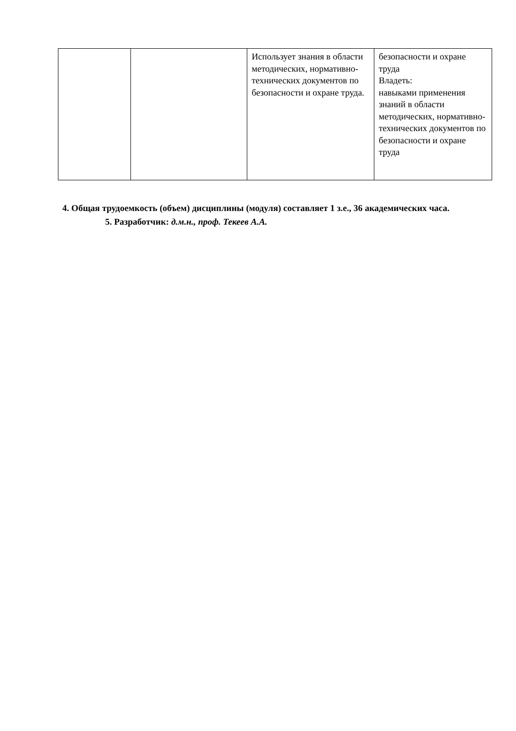| | | Использует знания в области методических, нормативно-технических документов по безопасности и охране труда. | безопасности и охране труда Владеть: навыками применения знаний в области методических, нормативно-технических документов по безопасности и охране труда |
4. Общая трудоемкость (объем) дисциплины (модуля) составляет 1 з.е., 36 академических часа.
5. Разработчик: д.м.н., проф. Текеев А.А.